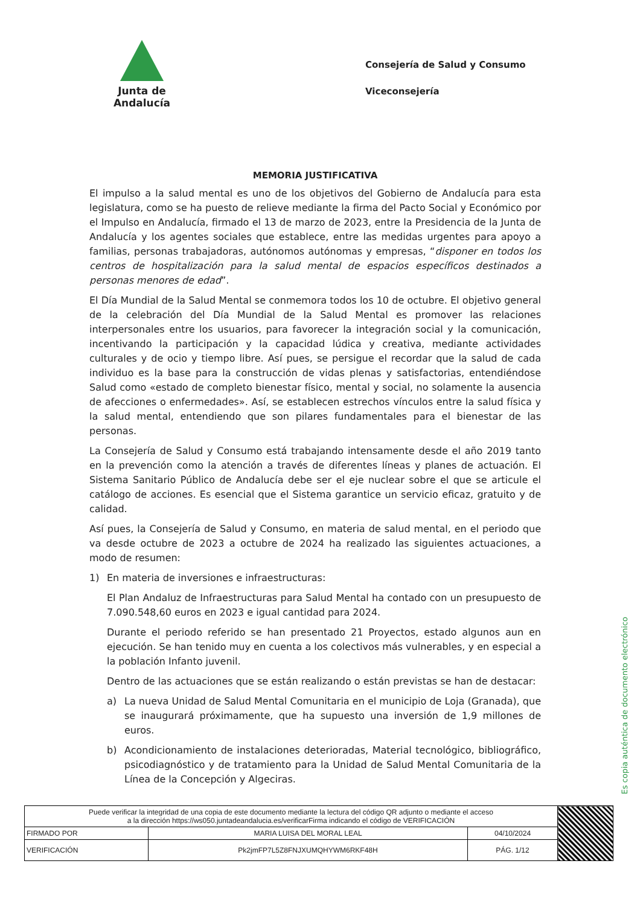Junta de Andalucía
Consejería de Salud y Consumo
Viceconsejería
MEMORIA JUSTIFICATIVA
El impulso a la salud mental es uno de los objetivos del Gobierno de Andalucía para esta legislatura, como se ha puesto de relieve mediante la firma del Pacto Social y Económico por el Impulso en Andalucía, firmado el 13 de marzo de 2023, entre la Presidencia de la Junta de Andalucía y los agentes sociales que establece, entre las medidas urgentes para apoyo a familias, personas trabajadoras, autónomos autónomas y empresas, “disponer en todos los centros de hospitalización para la salud mental de espacios específicos destinados a personas menores de edad”.
El Día Mundial de la Salud Mental se conmemora todos los 10 de octubre. El objetivo general de la celebración del Día Mundial de la Salud Mental es promover las relaciones interpersonales entre los usuarios, para favorecer la integración social y la comunicación, incentivando la participación y la capacidad lúdica y creativa, mediante actividades culturales y de ocio y tiempo libre. Así pues, se persigue el recordar que la salud de cada individuo es la base para la construcción de vidas plenas y satisfactorias, entendiéndose Salud como «estado de completo bienestar físico, mental y social, no solamente la ausencia de afecciones o enfermedades». Así, se establecen estrechos vínculos entre la salud física y la salud mental, entendiendo que son pilares fundamentales para el bienestar de las personas.
La Consejería de Salud y Consumo está trabajando intensamente desde el año 2019 tanto en la prevención como la atención a través de diferentes líneas y planes de actuación. El Sistema Sanitario Público de Andalucía debe ser el eje nuclear sobre el que se articule el catálogo de acciones. Es esencial que el Sistema garantice un servicio eficaz, gratuito y de calidad.
Así pues, la Consejería de Salud y Consumo, en materia de salud mental, en el periodo que va desde octubre de 2023 a octubre de 2024 ha realizado las siguientes actuaciones, a modo de resumen:
1) En materia de inversiones e infraestructuras:
El Plan Andaluz de Infraestructuras para Salud Mental ha contado con un presupuesto de 7.090.548,60 euros en 2023 e igual cantidad para 2024.
Durante el periodo referido se han presentado 21 Proyectos, estado algunos aun en ejecución. Se han tenido muy en cuenta a los colectivos más vulnerables, y en especial a la población Infanto juvenil.
Dentro de las actuaciones que se están realizando o están previstas se han de destacar:
a) La nueva Unidad de Salud Mental Comunitaria en el municipio de Loja (Granada), que se inaugurará próximamente, que ha supuesto una inversión de 1,9 millones de euros.
b) Acondicionamiento de instalaciones deterioradas, Material tecnológico, bibliográfico, psicodiagnóstico y de tratamiento para la Unidad de Salud Mental Comunitaria de la Línea de la Concepción y Algeciras.
Es copia auténtica de documento electrónico
| Puede verificar la integridad de una copia de este documento mediante la lectura del código QR adjunto o mediante el acceso a la dirección https://ws050.juntadeandalucia.es/verificarFirma indicando el código de VERIFICACIÓN | | | |
| FIRMADO POR | MARIA LUISA DEL MORAL LEAL | 04/10/2024 | |
| VERIFICACIÓN | Pk2jmFP7L5Z8FNJXUMQHYWM6RKF48H | PÁG. 1/12 | |